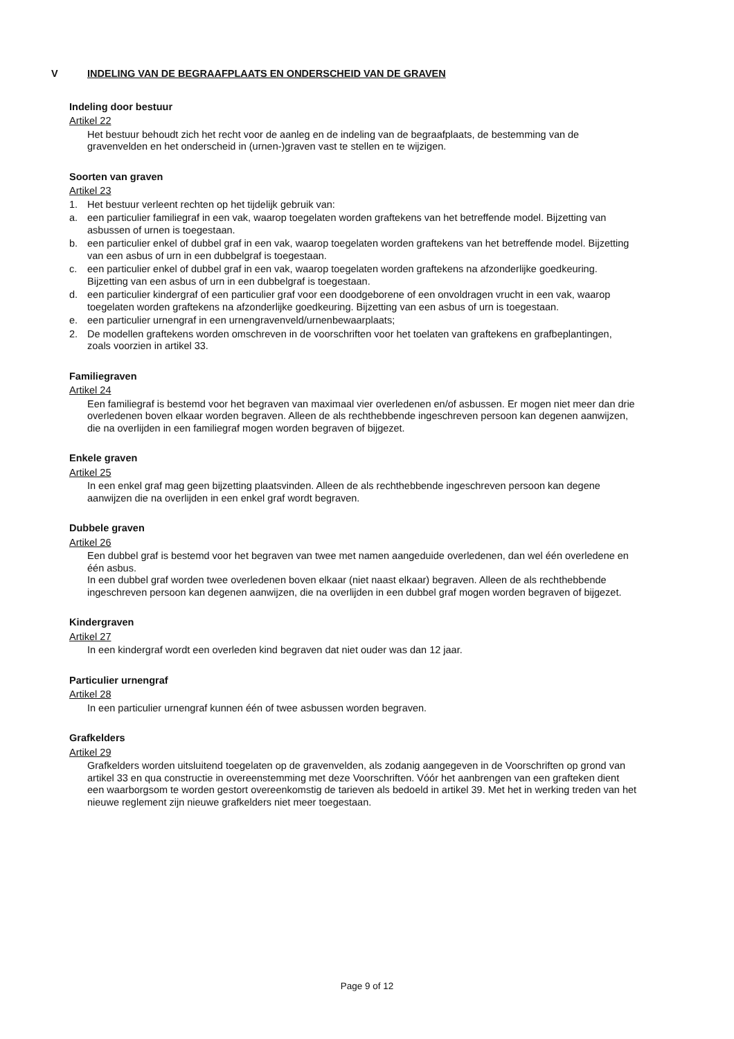V INDELING VAN DE BEGRAAFPLAATS EN ONDERSCHEID VAN DE GRAVEN
Indeling door bestuur
Artikel 22
Het bestuur behoudt zich het recht voor de aanleg en de indeling van de begraafplaats, de bestemming van de gravenvelden en het onderscheid in (urnen-)graven vast te stellen en te wijzigen.
Soorten van graven
Artikel 23
1. Het bestuur verleent rechten op het tijdelijk gebruik van:
a. een particulier familiegraf in een vak, waarop toegelaten worden graftekens van het betreffende model. Bijzetting van asbussen of urnen is toegestaan.
b. een particulier enkel of dubbel graf in een vak, waarop toegelaten worden graftekens van het betreffende model. Bijzetting van een asbus of urn in een dubbelgraf is toegestaan.
c. een particulier enkel of dubbel graf in een vak, waarop toegelaten worden graftekens na afzonderlijke goedkeuring. Bijzetting van een asbus of urn in een dubbelgraf is toegestaan.
d. een particulier kindergraf of een particulier graf voor een doodgeborene of een onvoldragen vrucht in een vak, waarop toegelaten worden graftekens na afzonderlijke goedkeuring. Bijzetting van een asbus of urn is toegestaan.
e. een particulier urnengraf in een urnengravenveld/urnenbewaarplaats;
2. De modellen graftekens worden omschreven in de voorschriften voor het toelaten van graftekens en grafbeplantingen, zoals voorzien in artikel 33.
Familiegraven
Artikel 24
Een familiegraf is bestemd voor het begraven van maximaal vier overledenen en/of asbussen. Er mogen niet meer dan drie overledenen boven elkaar worden begraven. Alleen de als rechthebbende ingeschreven persoon kan degenen aanwijzen, die na overlijden in een familiegraf mogen worden begraven of bijgezet.
Enkele graven
Artikel 25
In een enkel graf mag geen bijzetting plaatsvinden. Alleen de als rechthebbende ingeschreven persoon kan degene aanwijzen die na overlijden in een enkel graf wordt begraven.
Dubbele graven
Artikel 26
Een dubbel graf is bestemd voor het begraven van twee met namen aangeduide overledenen, dan wel één overledene en één asbus.
In een dubbel graf worden twee overledenen boven elkaar (niet naast elkaar) begraven. Alleen de als rechthebbende ingeschreven persoon kan degenen aanwijzen, die na overlijden in een dubbel graf mogen worden begraven of bijgezet.
Kindergraven
Artikel 27
In een kindergraf wordt een overleden kind begraven dat niet ouder was dan 12 jaar.
Particulier urnengraf
Artikel 28
In een particulier urnengraf kunnen één of twee asbussen worden begraven.
Grafkelders
Artikel 29
Grafkelders worden uitsluitend toegelaten op de gravenvelden, als zodanig aangegeven in de Voorschriften op grond van artikel 33 en qua constructie in overeenstemming met deze Voorschriften. Vóór het aanbrengen van een grafteken dient een waarborgsom te worden gestort overeenkomstig de tarieven als bedoeld in artikel 39. Met het in werking treden van het nieuwe reglement zijn nieuwe grafkelders niet meer toegestaan.
Page 9 of 12